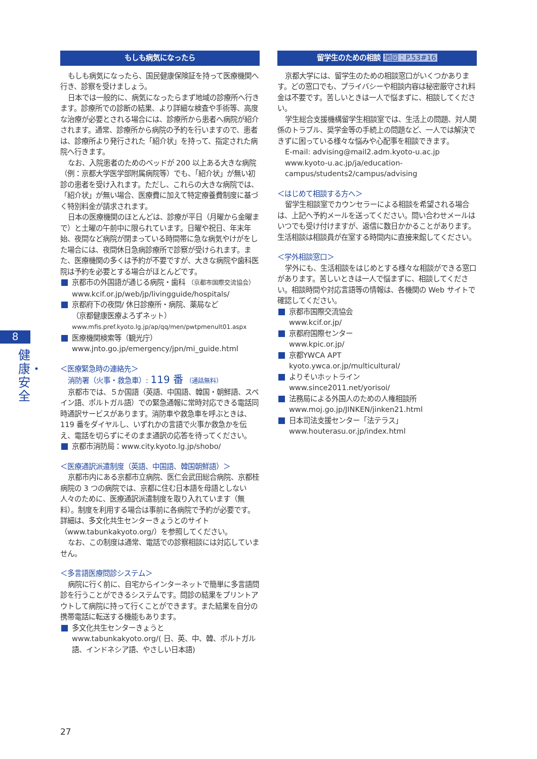もしも病気になったら
もしも病気になったら、国民健康保険証を持って医療機関へ行き、診察を受けましょう。
日本では一般的に、病気になったらまず地域の診療所へ行きます。診療所での診断の結果、より詳細な検査や手術等、高度な治療が必要とされる場合には、診療所から患者へ病院が紹介されます。通常、診療所から病院の予約を行いますので、患者は、診療所より発行された「紹介状」を持って、指定された病院へ行きます。
なお、入院患者のためのベッドが 200 以上ある大きな病院（例：京都大学医学部附属病院等）でも、「紹介状」が無い初診の患者を受け入れます。ただし、これらの大きな病院では、「紹介状」が無い場合、医療費に加えて特定療養費制度に基づく特別料金が請求されます。
日本の医療機関のほとんどは、診療が平日（月曜から金曜まで）と土曜の午前中に限られています。日曜や祝日、年末年始、夜間など病院が閉まっている時間帯に急な病気やけがをした場合には、夜間休日急病診療所で診察が受けられます。また、医療機関の多くは予約が不要ですが、大きな病院や歯科医院は予約を必要とする場合がほとんどです。
京都市の外国語が通じる病院・歯科 （京都市国際交流協会）
www.kcif.or.jp/web/jp/livingguide/hospitals/
京都府下の夜間/ 休日診療所・病院、薬局など
（京都健康医療よろずネット）
www.mfis.pref.kyoto.lg.jp/ap/qq/men/pwtpmenult01.aspx
医療機関検索等（観光庁）
www.jnto.go.jp/emergency/jpn/mi_guide.html
＜医療緊急時の連絡先＞
消防署（火事・救急車）: 119 番 （通話無料）
京都市では、５か国語（英語、中国語、韓国・朝鮮語、スペイン語、ポルトガル語）での緊急通報に常時対応できる電話同時通訳サービスがあります。消防車や救急車を呼ぶときは、119 番をダイヤルし、いずれかの言語で火事か救急かを伝え、電話を切らずにそのまま通訳の応答を待ってください。
京都市消防局：www.city.kyoto.lg.jp/shobo/
＜医療通訳派遣制度（英語、中国語、韓国朝鮮語）＞
京都市内にある京都市立病院、医仁会武田総合病院、京都桂病院の 3 つの病院では、京都に住む日本語を母語としない人々のために、医療通訳派遣制度を取り入れています（無料）。制度を利用する場合は事前に各病院で予約が必要です。詳細は、多文化共生センターきょうとのサイト（www.tabunkakyoto.org/）を参照してください。
なお、この制度は通常、電話での診察相談には対応していません。
＜多言語医療問診システム＞
病院に行く前に、自宅からインターネットで簡単に多言語問診を行うことができるシステムです。問診の結果をプリントアウトして病院に持って行くことができます。また結果を自分の携帯電話に転送する機能もあります。
多文化共生センターきょうと
www.tabunkakyoto.org/( 日、英、中、韓、ポルトガル語、インドネシア語、やさしい日本語)
留学生のための相談 地図：P.53#16
京都大学には、留学生のための相談窓口がいくつかあります。どの窓口でも、プライバシーや相談内容は秘密厳守され料金は不要です。苦しいときは一人で悩まずに、相談してください。
学生総合支援機構留学生相談室では、生活上の問題、対人関係のトラブル、奨学金等の手続上の問題など、一人では解決できずに困っている様々な悩みや心配事を相談できます。
E-mail: advising@mail2.adm.kyoto-u.ac.jp
www.kyoto-u.ac.jp/ja/education-campus/students2/campus/advising
＜はじめて相談する方へ＞
留学生相談室でカウンセラーによる相談を希望される場合は、上記へ予約メールを送ってください。問い合わせメールはいつでも受け付けますが、返信に数日かかることがあります。生活相談は相談員が在室する時間内に直接来館してください。
＜学外相談窓口＞
学外にも、生活相談をはじめとする様々な相談ができる窓口があります。苦しいときは一人で悩まずに、相談してください。相談時間や対応言語等の情報は、各機関の Web サイトで確認してください。
京都市国際交流協会
www.kcif.or.jp/
京都府国際センター
www.kpic.or.jp/
京都YWCA APT
kyoto.ywca.or.jp/multicultural/
よりそいホットライン
www.since2011.net/yorisoi/
法務局による外国人のための人権相談所
www.moj.go.jp/JINKEN/jinken21.html
日本司法支援センター「法テラス」
www.houterasu.or.jp/index.html
8
健康・安全
27